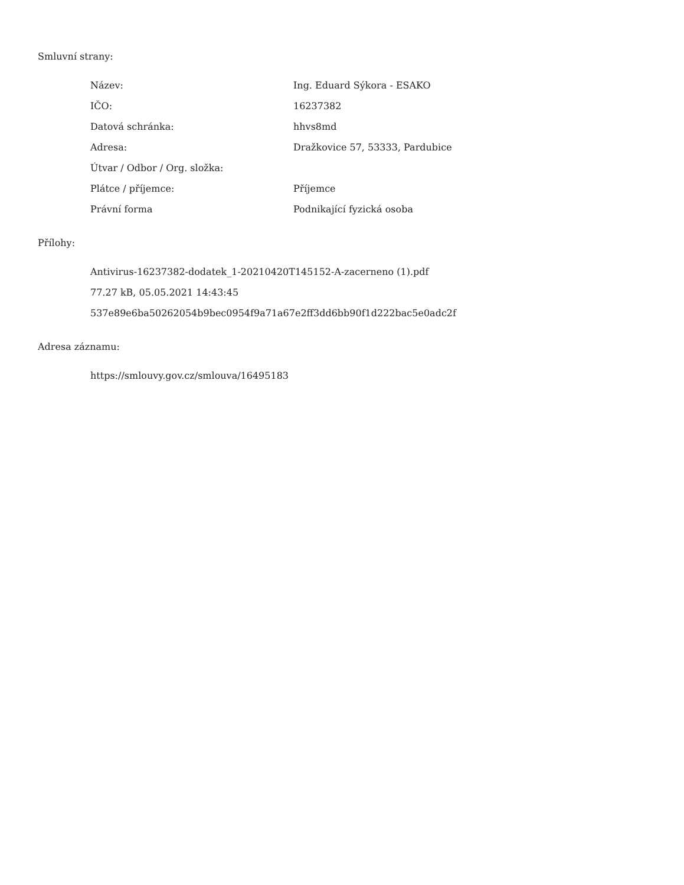Smluvní strany:
| Název: | Ing. Eduard Sýkora - ESAKO |
| IČO: | 16237382 |
| Datová schránka: | hhvs8md |
| Adresa: | Dražkovice 57, 53333, Pardubice |
| Útvar / Odbor / Org. složka: | |
| Plátce / příjemce: | Příjemce |
| Právní forma | Podnikající fyzická osoba |
Přílohy:
Antivirus-16237382-dodatek_1-20210420T145152-A-zacerneno (1).pdf
77.27 kB, 05.05.2021 14:43:45
537e89e6ba50262054b9bec0954f9a71a67e2ff3dd6bb90f1d222bac5e0adc2f
Adresa záznamu:
https://smlouvy.gov.cz/smlouva/16495183